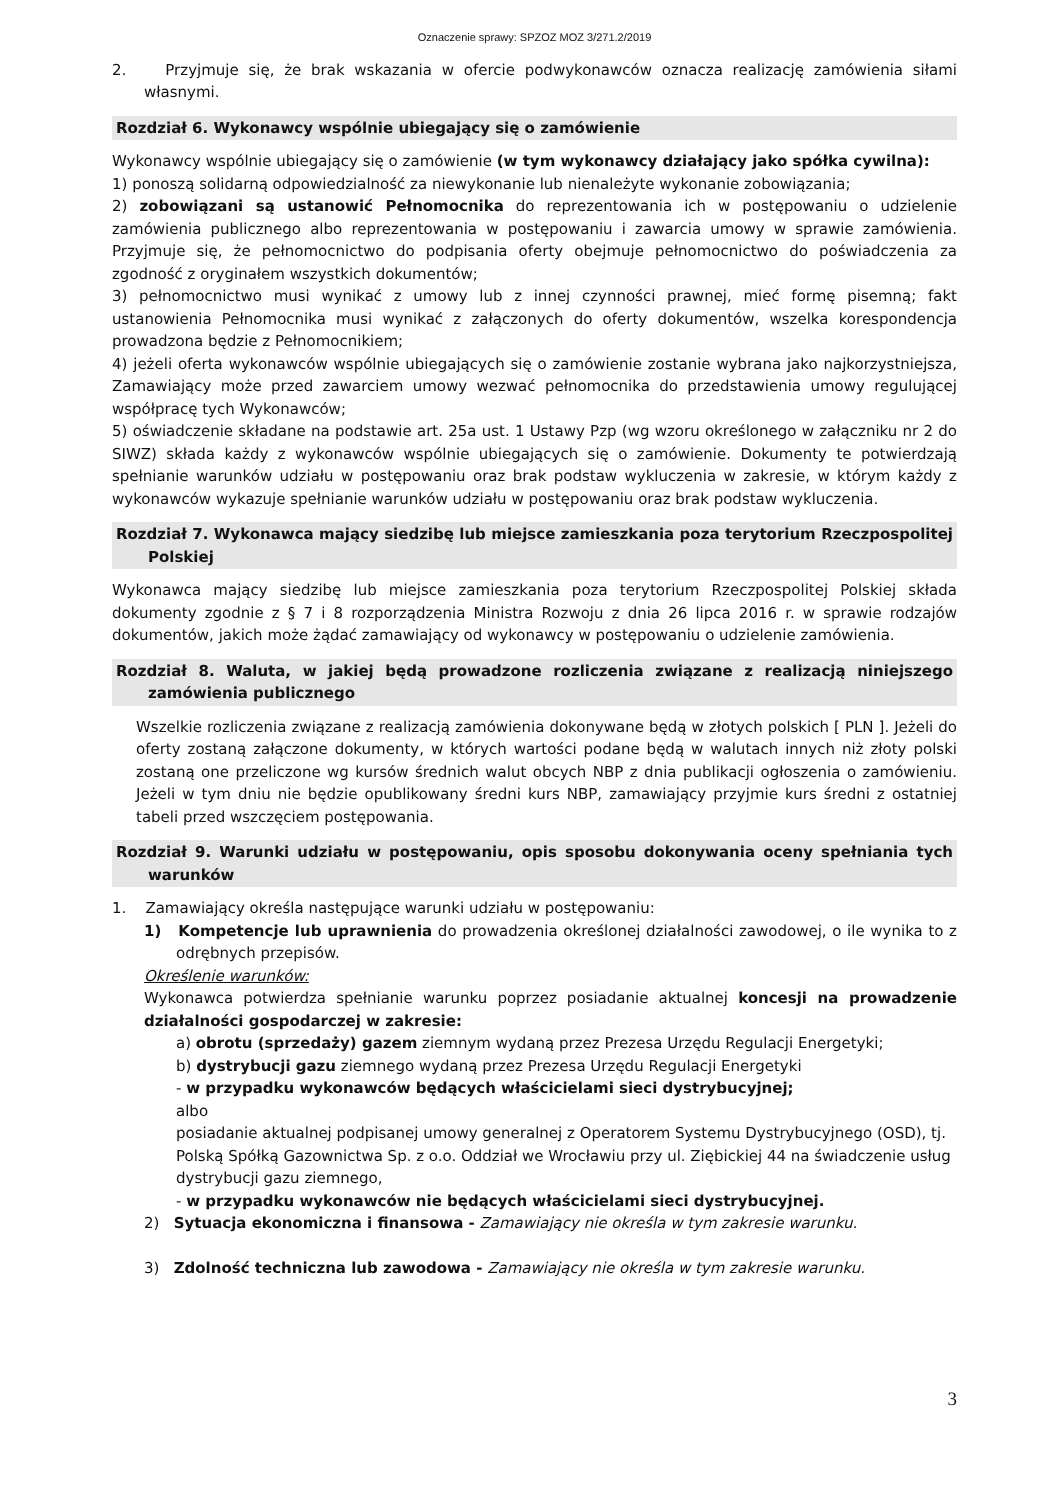Oznaczenie sprawy: SPZOZ MOZ 3/271.2/2019
2. Przyjmuje się, że brak wskazania w ofercie podwykonawców oznacza realizację zamówienia siłami własnymi.
Rozdział 6. Wykonawcy wspólnie ubiegający się o zamówienie
Wykonawcy wspólnie ubiegający się o zamówienie (w tym wykonawcy działający jako spółka cywilna):
1) ponoszą solidarną odpowiedzialność za niewykonanie lub nienależyte wykonanie zobowiązania;
2) zobowiązani są ustanowić Pełnomocnika do reprezentowania ich w postępowaniu o udzielenie zamówienia publicznego albo reprezentowania w postępowaniu i zawarcia umowy w sprawie zamówienia. Przyjmuje się, że pełnomocnictwo do podpisania oferty obejmuje pełnomocnictwo do poświadczenia za zgodność z oryginałem wszystkich dokumentów;
3) pełnomocnictwo musi wynikać z umowy lub z innej czynności prawnej, mieć formę pisemną; fakt ustanowienia Pełnomocnika musi wynikać z załączonych do oferty dokumentów, wszelka korespondencja prowadzona będzie z Pełnomocnikiem;
4) jeżeli oferta wykonawców wspólnie ubiegających się o zamówienie zostanie wybrana jako najkorzystniejsza, Zamawiający może przed zawarciem umowy wezwać pełnomocnika do przedstawienia umowy regulującej współpracę tych Wykonawców;
5) oświadczenie składane na podstawie art. 25a ust. 1 Ustawy Pzp (wg wzoru określonego w załączniku nr 2 do SIWZ) składa każdy z wykonawców wspólnie ubiegających się o zamówienie. Dokumenty te potwierdzają spełnianie warunków udziału w postępowaniu oraz brak podstaw wykluczenia w zakresie, w którym każdy z wykonawców wykazuje spełnianie warunków udziału w postępowaniu oraz brak podstaw wykluczenia.
Rozdział 7. Wykonawca mający siedzibę lub miejsce zamieszkania poza terytorium Rzeczpospolitej Polskiej
Wykonawca mający siedzibę lub miejsce zamieszkania poza terytorium Rzeczpospolitej Polskiej składa dokumenty zgodnie z § 7 i 8 rozporządzenia Ministra Rozwoju z dnia 26 lipca 2016 r. w sprawie rodzajów dokumentów, jakich może żądać zamawiający od wykonawcy w postępowaniu o udzielenie zamówienia.
Rozdział 8. Waluta, w jakiej będą prowadzone rozliczenia związane z realizacją niniejszego zamówienia publicznego
Wszelkie rozliczenia związane z realizacją zamówienia dokonywane będą w złotych polskich [ PLN ]. Jeżeli do oferty zostaną załączone dokumenty, w których wartości podane będą w walutach innych niż złoty polski zostaną one przeliczone wg kursów średnich walut obcych NBP z dnia publikacji ogłoszenia o zamówieniu. Jeżeli w tym dniu nie będzie opublikowany średni kurs NBP, zamawiający przyjmie kurs średni z ostatniej tabeli przed wszczęciem postępowania.
Rozdział 9. Warunki udziału w postępowaniu, opis sposobu dokonywania oceny spełniania tych warunków
1. Zamawiający określa następujące warunki udziału w postępowaniu:
1) Kompetencje lub uprawnienia do prowadzenia określonej działalności zawodowej, o ile wynika to z odrębnych przepisów.
Określenie warunków:
Wykonawca potwierdza spełnianie warunku poprzez posiadanie aktualnej koncesji na prowadzenie działalności gospodarczej w zakresie:
a) obrotu (sprzedaży) gazem ziemnym wydaną przez Prezesa Urzędu Regulacji Energetyki;
b) dystrybucji gazu ziemnego wydaną przez Prezesa Urzędu Regulacji Energetyki
- w przypadku wykonawców będących właścicielami sieci dystrybucyjnej;
albo
posiadanie aktualnej podpisanej umowy generalnej z Operatorem Systemu Dystrybucyjnego (OSD), tj. Polską Spółką Gazownictwa Sp. z o.o. Oddział we Wrocławiu przy ul. Ziębickiej 44 na świadczenie usług dystrybucji gazu ziemnego,
- w przypadku wykonawców nie będących właścicielami sieci dystrybucyjnej.
2) Sytuacja ekonomiczna i finansowa - Zamawiający nie określa w tym zakresie warunku.
3) Zdolność techniczna lub zawodowa - Zamawiający nie określa w tym zakresie warunku.
3